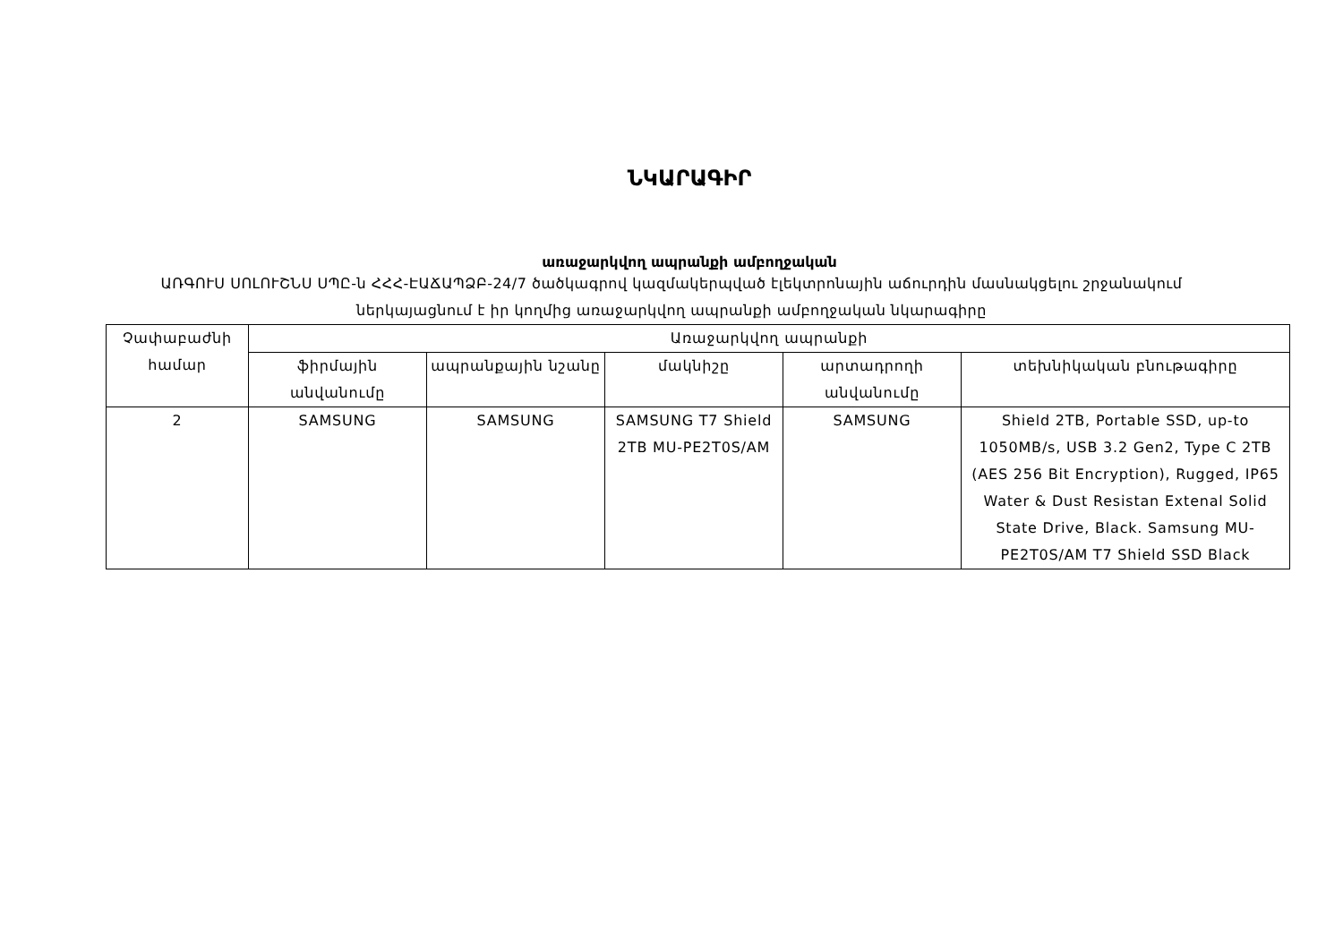ՆԿԱՐԱԳԻՐ
առաջարկվող ապրանքի ամբողջական
ԱՌԳՈՒՍ ՍՈԼՈՒՇՆՍ ՍՊԸ-ն ՀՀՀ-ԷԱՃԱՊՁԲ-24/7 ծածկագրով կազմակերպված էլեկտրոնային աճուրդին մասնակցելու շրջանակում ներկայացնում է իր կողմից առաջարկվող ապրանքի ամբողջական նկարագիրը
| Չափաբաժնի համար | Առաջարկվող ապրանքի | | | | |
| --- | --- | --- | --- | --- | --- |
| | ֆիրմային անվանումը | ապրանքային նշանը | մակնիշը | արտադրողի անվանումը | տեխնիկական բնութագիրը |
| 2 | SAMSUNG | SAMSUNG | SAMSUNG T7 Shield 2TB MU-PE2T0S/AM | SAMSUNG | Shield 2TB, Portable SSD, up-to 1050MB/s, USB 3.2 Gen2, Type C 2TB (AES 256 Bit Encryption), Rugged, IP65 Water & Dust Resistan Extenal Solid State Drive, Black. Samsung MU-PE2T0S/AM T7 Shield SSD Black |